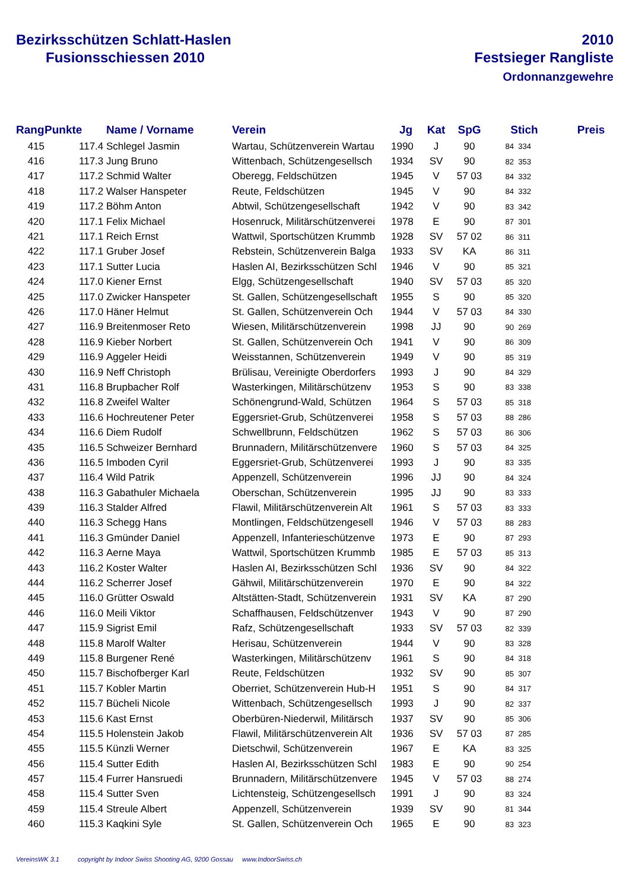Bezirksschützen Schlatt-Haslen
Fusionsschiessen 2010
2010
Festsieger Rangliste
Ordonnanzgewehre
| Rang | Punkte | Name / Vorname | Verein | Jg | Kat | SpG | Stich | | Preis |
| --- | --- | --- | --- | --- | --- | --- | --- | --- | --- |
| 415 | 117.4 | Schlegel Jasmin | Wartau, Schützenverein Wartau | 1990 | J | 90 | 84 | 334 | |
| 416 | 117.3 | Jung Bruno | Wittenbach, Schützengesellsch | 1934 | SV | 90 | 82 | 353 | |
| 417 | 117.2 | Schmid Walter | Oberegg, Feldschützen | 1945 | V | 57 03 | 84 | 332 | |
| 418 | 117.2 | Walser Hanspeter | Reute, Feldschützen | 1945 | V | 90 | 84 | 332 | |
| 419 | 117.2 | Böhm Anton | Abtwil, Schützengesellschaft | 1942 | V | 90 | 83 | 342 | |
| 420 | 117.1 | Felix Michael | Hosenruck, Militärschützenverei | 1978 | E | 90 | 87 | 301 | |
| 421 | 117.1 | Reich Ernst | Wattwil, Sportschützen Krummb | 1928 | SV | 57 02 | 86 | 311 | |
| 422 | 117.1 | Gruber Josef | Rebstein, Schützenverein Balga | 1933 | SV | KA | 86 | 311 | |
| 423 | 117.1 | Sutter Lucia | Haslen AI, Bezirksschützen Schl | 1946 | V | 90 | 85 | 321 | |
| 424 | 117.0 | Kiener Ernst | Elgg, Schützengesellschaft | 1940 | SV | 57 03 | 85 | 320 | |
| 425 | 117.0 | Zwicker Hanspeter | St. Gallen, Schützengesellschaft | 1955 | S | 90 | 85 | 320 | |
| 426 | 117.0 | Häner Helmut | St. Gallen, Schützenverein Och | 1944 | V | 57 03 | 84 | 330 | |
| 427 | 116.9 | Breitenmoser Reto | Wiesen, Militärschützenverein | 1998 | JJ | 90 | 90 | 269 | |
| 428 | 116.9 | Kieber Norbert | St. Gallen, Schützenverein Och | 1941 | V | 90 | 86 | 309 | |
| 429 | 116.9 | Aggeler Heidi | Weisstannen, Schützenverein | 1949 | V | 90 | 85 | 319 | |
| 430 | 116.9 | Neff Christoph | Brülisau, Vereinigte Oberdorfers | 1993 | J | 90 | 84 | 329 | |
| 431 | 116.8 | Brupbacher Rolf | Wasterkingen, Militärschützenv | 1953 | S | 90 | 83 | 338 | |
| 432 | 116.8 | Zweifel Walter | Schönengrund-Wald, Schützen | 1964 | S | 57 03 | 85 | 318 | |
| 433 | 116.6 | Hochreutener Peter | Eggersriet-Grub, Schützenverei | 1958 | S | 57 03 | 88 | 286 | |
| 434 | 116.6 | Diem Rudolf | Schwellbrunn, Feldschützen | 1962 | S | 57 03 | 86 | 306 | |
| 435 | 116.5 | Schweizer Bernhard | Brunnadern, Militärschützenvere | 1960 | S | 57 03 | 84 | 325 | |
| 436 | 116.5 | Imboden Cyril | Eggersriet-Grub, Schützenverei | 1993 | J | 90 | 83 | 335 | |
| 437 | 116.4 | Wild Patrik | Appenzell, Schützenverein | 1996 | JJ | 90 | 84 | 324 | |
| 438 | 116.3 | Gabathuler Michaela | Oberschan, Schützenverein | 1995 | JJ | 90 | 83 | 333 | |
| 439 | 116.3 | Stalder Alfred | Flawil, Militärschützenverein Alt | 1961 | S | 57 03 | 83 | 333 | |
| 440 | 116.3 | Schegg Hans | Montlingen, Feldschützengesell | 1946 | V | 57 03 | 88 | 283 | |
| 441 | 116.3 | Gmünder Daniel | Appenzell, Infanterieschützenve | 1973 | E | 90 | 87 | 293 | |
| 442 | 116.3 | Aerne Maya | Wattwil, Sportschützen Krummb | 1985 | E | 57 03 | 85 | 313 | |
| 443 | 116.2 | Koster Walter | Haslen AI, Bezirksschützen Schl | 1936 | SV | 90 | 84 | 322 | |
| 444 | 116.2 | Scherrer Josef | Gähwil, Militärschützenverein | 1970 | E | 90 | 84 | 322 | |
| 445 | 116.0 | Grütter Oswald | Altstätten-Stadt, Schützenverein | 1931 | SV | KA | 87 | 290 | |
| 446 | 116.0 | Meili Viktor | Schaffhausen, Feldschützenver | 1943 | V | 90 | 87 | 290 | |
| 447 | 115.9 | Sigrist Emil | Rafz, Schützengesellschaft | 1933 | SV | 57 03 | 82 | 339 | |
| 448 | 115.8 | Marolf Walter | Herisau, Schützenverein | 1944 | V | 90 | 83 | 328 | |
| 449 | 115.8 | Burgener René | Wasterkingen, Militärschützenv | 1961 | S | 90 | 84 | 318 | |
| 450 | 115.7 | Bischofberger Karl | Reute, Feldschützen | 1932 | SV | 90 | 85 | 307 | |
| 451 | 115.7 | Kobler Martin | Oberriet, Schützenverein Hub-H | 1951 | S | 90 | 84 | 317 | |
| 452 | 115.7 | Bücheli Nicole | Wittenbach, Schützengesellsch | 1993 | J | 90 | 82 | 337 | |
| 453 | 115.6 | Kast Ernst | Oberbüren-Niederwil, Militärsch | 1937 | SV | 90 | 85 | 306 | |
| 454 | 115.5 | Holenstein Jakob | Flawil, Militärschützenverein Alt | 1936 | SV | 57 03 | 87 | 285 | |
| 455 | 115.5 | Künzli Werner | Dietschwil, Schützenverein | 1967 | E | KA | 83 | 325 | |
| 456 | 115.4 | Sutter Edith | Haslen AI, Bezirksschützen Schl | 1983 | E | 90 | 90 | 254 | |
| 457 | 115.4 | Furrer Hansruedi | Brunnadern, Militärschützenvere | 1945 | V | 57 03 | 88 | 274 | |
| 458 | 115.4 | Sutter Sven | Lichtensteig, Schützengesellsch | 1991 | J | 90 | 83 | 324 | |
| 459 | 115.4 | Streule Albert | Appenzell, Schützenverein | 1939 | SV | 90 | 81 | 344 | |
| 460 | 115.3 | Kaqkini Syle | St. Gallen, Schützenverein Och | 1965 | E | 90 | 83 | 323 | |
VereinsWK 3.1 copyright by Indoor Swiss Shooting AG, 9200 Gossau www.IndoorSwiss.ch